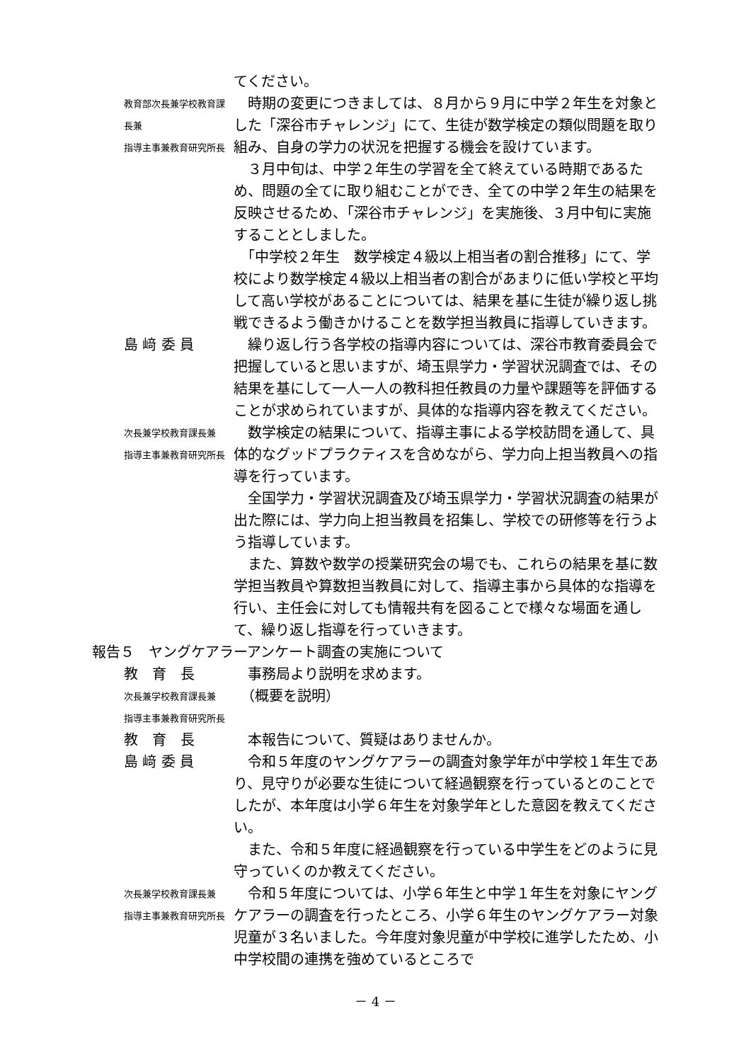てください。
教育部次長兼学校教育課長兼
指導主事兼教育研究所長
　時期の変更につきましては、８月から９月に中学２年生を対象とした「深谷市チャレンジ」にて、生徒が数学検定の類似問題を取り組み、自身の学力の状況を把握する機会を設けています。
　３月中旬は、中学２年生の学習を全て終えている時期であるため、問題の全てに取り組むことができ、全ての中学２年生の結果を反映させるため、「深谷市チャレンジ」を実施後、３月中旬に実施することとしました。
　「中学校２年生　数学検定４級以上相当者の割合推移」にて、学校により数学検定４級以上相当者の割合があまりに低い学校と平均して高い学校があることについては、結果を基に生徒が繰り返し挑戦できるよう働きかけることを数学担当教員に指導していきます。
島 﨑 委 員 　繰り返し行う各学校の指導内容については、深谷市教育委員会で把握していると思いますが、埼玉県学力・学習状況調査では、その結果を基にして一人一人の教科担任教員の力量や課題等を評価することが求められていますが、具体的な指導内容を教えてください。
次長兼学校教育課長兼
指導主事兼教育研究所長
　数学検定の結果について、指導主事による学校訪問を通して、具体的なグッドプラクティスを含めながら、学力向上担当教員への指導を行っています。
　全国学力・学習状況調査及び埼玉県学力・学習状況調査の結果が出た際には、学力向上担当教員を招集し、学校での研修等を行うよう指導しています。
　また、算数や数学の授業研究会の場でも、これらの結果を基に数学担当教員や算数担当教員に対して、指導主事から具体的な指導を行い、主任会に対しても情報共有を図ることで様々な場面を通して、繰り返し指導を行っていきます。
報告５　ヤングケアラーアンケート調査の実施について
教　育　長 　事務局より説明を求めます。
次長兼学校教育課長兼
指導主事兼教育研究所長
　（概要を説明）
教　育　長 　本報告について、質疑はありませんか。
島 﨑 委 員 　令和５年度のヤングケアラーの調査対象学年が中学校１年生であり、見守りが必要な生徒について経過観察を行っているとのことでしたが、本年度は小学６年生を対象学年とした意図を教えてください。
　また、令和５年度に経過観察を行っている中学生をどのように見守っていくのか教えてください。
次長兼学校教育課長兼
指導主事兼教育研究所長
　令和５年度については、小学６年生と中学１年生を対象にヤングケアラーの調査を行ったところ、小学６年生のヤングケアラー対象児童が３名いました。今年度対象児童が中学校に進学したため、小中学校間の連携を強めているところで
－ 4 －